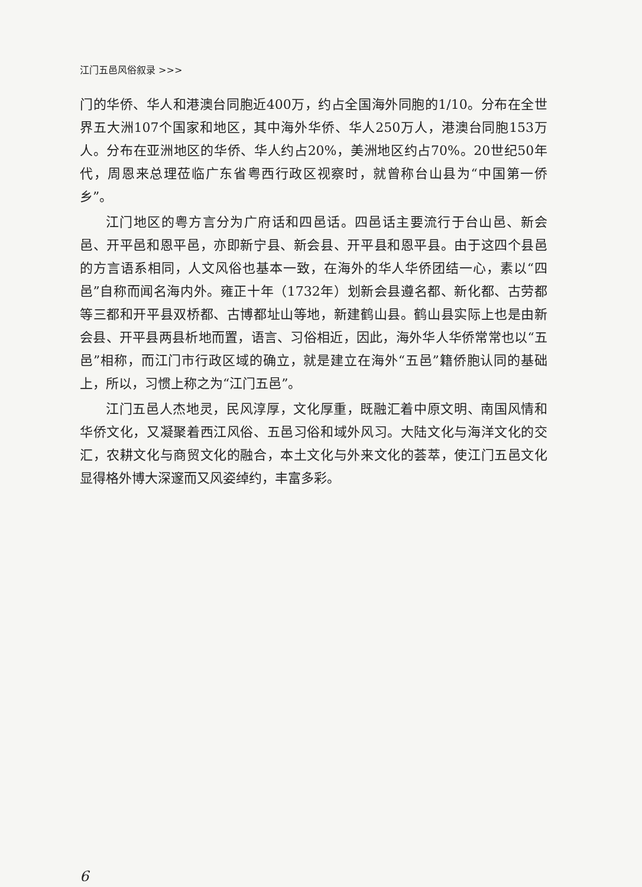江门五邑风俗叙录 >>>
门的华侨、华人和港澳台同胞近400万，约占全国海外同胞的1/10。分布在全世界五大洲107个国家和地区，其中海外华侨、华人250万人，港澳台同胞153万人。分布在亚洲地区的华侨、华人约占20%，美洲地区约占70%。20世纪50年代，周恩来总理莅临广东省粤西行政区视察时，就曾称台山县为“中国第一侨乡”。
江门地区的粤方言分为广府话和四邑话。四邑话主要流行于台山邑、新会邑、开平邑和恩平邑，亦即新宁县、新会县、开平县和恩平县。由于这四个县邑的方言语系相同，人文风俗也基本一致，在海外的华人华侨团结一心，素以“四邑”自称而闻名海内外。雍正十年（1732年）划新会县遵名都、新化都、古劳都等三都和开平县双桥都、古博都址山等地，新建鹤山县。鹤山县实际上也是由新会县、开平县两县析地而置，语言、习俗相近，因此，海外华人华侨常常也以“五邑”相称，而江门市行政区域的确立，就是建立在海外“五邑”籍侨胞认同的基础上，所以，习惯上称之为“江门五邑”。
江门五邑人杰地灵，民风淳厚，文化厚重，既融汇着中原文明、南国风情和华侨文化，又凝聚着西江风俗、五邑习俗和域外风习。大陆文化与海洋文化的交汇，农耕文化与商贸文化的融合，本土文化与外来文化的荟萃，使江门五邑文化显得格外博大深邃而又风姿绰约，丰富多彩。
6